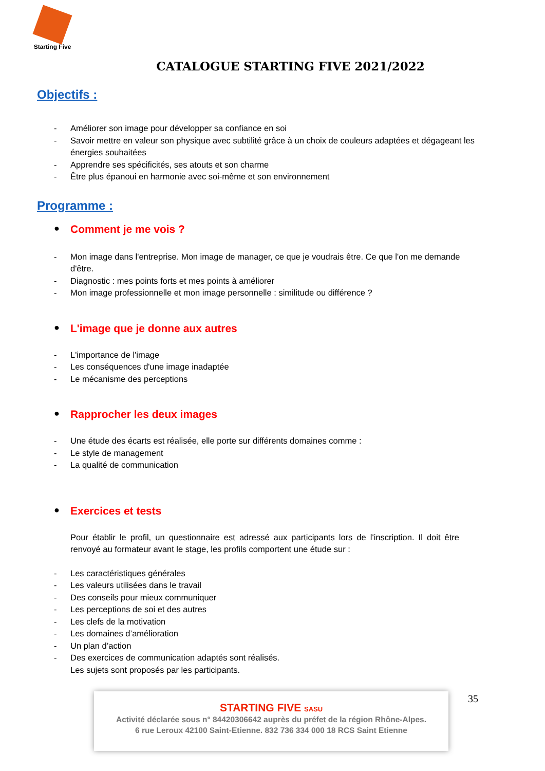Starting Five
CATALOGUE STARTING FIVE 2021/2022
Objectifs :
- Améliorer son image pour développer sa confiance en soi
- Savoir mettre en valeur son physique avec subtilité grâce à un choix de couleurs adaptées et dégageant les énergies souhaitées
- Apprendre ses spécificités, ses atouts et son charme
- Être plus épanoui en harmonie avec soi-même et son environnement
Programme :
● Comment je me vois ?
- Mon image dans l'entreprise. Mon image de manager, ce que je voudrais être. Ce que l'on me demande d'être.
- Diagnostic : mes points forts et mes points à améliorer
- Mon image professionnelle et mon image personnelle : similitude ou différence ?
● L'image que je donne aux autres
- L'importance de l'image
- Les conséquences d'une image inadaptée
- Le mécanisme des perceptions
● Rapprocher les deux images
- Une étude des écarts est réalisée, elle porte sur différents domaines comme :
- Le style de management
- La qualité de communication
● Exercices et tests
Pour établir le profil, un questionnaire est adressé aux participants lors de l'inscription. Il doit être renvoyé au formateur avant le stage, les profils comportent une étude sur :
- Les caractéristiques générales
- Les valeurs utilisées dans le travail
- Des conseils pour mieux communiquer
- Les perceptions de soi et des autres
- Les clefs de la motivation
- Les domaines d’amélioration
- Un plan d’action
- Des exercices de communication adaptés sont réalisés.
Les sujets sont proposés par les participants.
STARTING FIVE SASU
Activité déclarée sous n° 84420306642 auprès du préfet de la région Rhône-Alpes.
6 rue Leroux 42100 Saint-Etienne. 832 736 334 000 18 RCS Saint Etienne
35